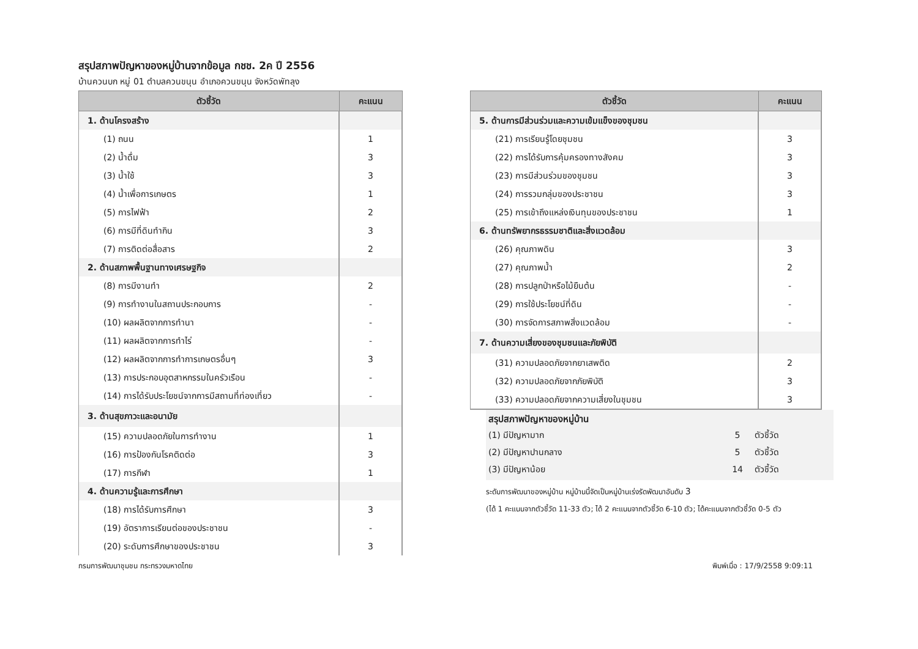สรุปสภาพปัญหาของหมู่บ้านจากข้อมูล กชช. 2ค ปี 2556
บ้านควนบก หมู่ 01 ตำบลควนขนุน อำเภอควนขนุน จังหวัดพัทลุง
| ตัวชี้วัด | คะแนน |
| --- | --- |
| 1. ด้านโครงสร้าง | |
| (1) ถนน | 1 |
| (2) น้ำดื่ม | 3 |
| (3) น้ำใช้ | 3 |
| (4) น้ำเพื่อการเกษตร | 1 |
| (5) การไฟฟ้า | 2 |
| (6) การมีที่ดินทำกิน | 3 |
| (7) การติดต่อสื่อสาร | 2 |
| 2. ด้านสภาพพื้นฐานทางเศรษฐกิจ | |
| (8) การมีงานทำ | 2 |
| (9) การทำงานในสถานประกอบการ | - |
| (10) ผลผลิตจากการทำนา | - |
| (11) ผลผลิตจากการทำไร่ | - |
| (12) ผลผลิตจากการทำการเกษตรอื่นๆ | 3 |
| (13) การประกอบอุตสาหกรรมในครัวเรือน | - |
| (14) การได้รับประโยชน์จากการมีสถานที่ท่องเที่ยว | - |
| 3. ด้านสุขภาวะและอนามัย | |
| (15) ความปลอดภัยในการทำงาน | 1 |
| (16) การป้องกันโรคติดต่อ | 3 |
| (17) การกีฬา | 1 |
| 4. ด้านความรู้และการศึกษา | |
| (18) การได้รับการศึกษา | 3 |
| (19) อัตราการเรียนต่อของประชาชน | - |
| (20) ระดับการศึกษาของประชาชน | 3 |
| ตัวชี้วัด | คะแนน |
| --- | --- |
| 5. ด้านการมีส่วนร่วมและความเข้มแข็งของชุมชน | |
| (21) การเรียนรู้โดยชุมชน | 3 |
| (22) การได้รับการคุ้มครองทางสังคม | 3 |
| (23) การมีส่วนร่วมของชุมชน | 3 |
| (24) การรวมกลุ่มของประชาชน | 3 |
| (25) การเข้าถึงแหล่งเงินทุนของประชาชน | 1 |
| 6. ด้านทรัพยากรธรรมชาติและสิ่งแวดล้อม | |
| (26) คุณภาพดิน | 3 |
| (27) คุณภาพน้ำ | 2 |
| (28) การปลูกป่าหรือไม้ยืนต้น | - |
| (29) การใช้ประโยชน์ที่ดิน | - |
| (30) การจัดการสภาพสิ่งแวดล้อม | - |
| 7. ด้านความเสี่ยงของชุมชนและภัยพิบัติ | |
| (31) ความปลอดภัยจากยาเสพติด | 2 |
| (32) ความปลอดภัยจากภัยพิบัติ | 3 |
| (33) ความปลอดภัยจากความเสี่ยงในชุมชน | 3 |
สรุปสภาพปัญหาของหมู่บ้าน
| (1) มีปัญหามาก | 5 | ตัวชี้วัด |
| (2) มีปัญหาปานกลาง | 5 | ตัวชี้วัด |
| (3) มีปัญหาน้อย | 14 | ตัวชี้วัด |
ระดับการพัฒนาของหมู่บ้าน หมู่บ้านนี้จัดเป็นหมู่บ้านเร่งรัดพัฒนาอันดับ 3
(ได้ 1 คะแนนจากตัวชี้วัด 11-33 ตัว; ได้ 2 คะแนนจากตัวชี้วัด 6-10 ตัว; ได้คะแนนจากตัวชี้วัด 0-5 ตัว
กรมการพัฒนาชุมชน กระทรวงมหาดไทย พิมพ์เมื่อ : 17/9/2558 9:09:11